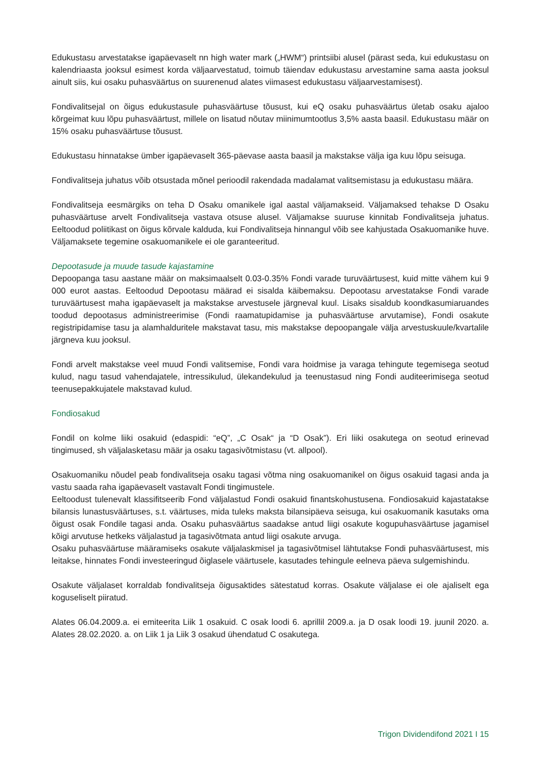Edukustasu arvestatakse igapäevaselt nn high water mark („HWM“) printsiibi alusel (pärast seda, kui edukustasu on kalendriaasta jooksul esimest korda väljaarvestatud, toimub täiendav edukustasu arvestamine sama aasta jooksul ainult siis, kui osaku puhasväärtus on suurenenud alates viimasest edukustasu väljaarvestamisest).
Fondivalitsejal on õigus edukustasule puhasväärtuse tõusust, kui eQ osaku puhasväärtus ületab osaku ajaloo kõrgeimat kuu lõpu puhasväärtust, millele on lisatud nõutav miinimumtootlus 3,5% aasta baasil. Edukustasu määr on 15% osaku puhasväärtuse tõusust.
Edukustasu hinnatakse ümber igapäevaselt 365-päevase aasta baasil ja makstakse välja iga kuu lõpu seisuga.
Fondivalitseja juhatus võib otsustada mõnel perioodil rakendada madalamat valitsemistasu ja edukustasu määra.
Fondivalitseja eesmärgiks on teha D Osaku omanikele igal aastal väljamakseid. Väljamaksed tehakse D Osaku puhasväärtuse arvelt Fondivalitseja vastava otsuse alusel. Väljamakse suuruse kinnitab Fondivalitseja juhatus. Eeltoodud poliitikast on õigus kõrvale kalduda, kui Fondivalitseja hinnangul võib see kahjustada Osakuomanike huve. Väljamaksete tegemine osakuomanikele ei ole garanteeritud.
Depootasude ja muude tasude kajastamine
Depoopanga tasu aastane määr on maksimaalselt 0.03-0.35% Fondi varade turuväärtusest, kuid mitte vähem kui 9 000 eurot aastas. Eeltoodud Depootasu määrad ei sisalda käibemaksu. Depootasu arvestatakse Fondi varade turuväärtusest maha igapäevaselt ja makstakse arvestusele järgneval kuul. Lisaks sisaldub koondkasumiaruandes toodud depootasus administreerimise (Fondi raamatupidamise ja puhasväärtuse arvutamise), Fondi osakute registripidamise tasu ja alamhalduritele makstavat tasu, mis makstakse depoopangale välja arvestuskuule/kvartalile järgneva kuu jooksul.
Fondi arvelt makstakse veel muud Fondi valitsemise, Fondi vara hoidmise ja varaga tehingute tegemisega seotud kulud, nagu tasud vahendajatele, intressikulud, ülekandekulud ja teenustasud ning Fondi auditeerimisega seotud teenusepakkujatele makstavad kulud.
Fondiosakud
Fondil on kolme liiki osakuid (edaspidi: “eQ”, „C Osak“ ja “D Osak”). Eri liiki osakutega on seotud erinevad tingimused, sh väljalasketasu määr ja osaku tagasivõtmistasu (vt. allpool).
Osakuomaniku nõudel peab fondivalitseja osaku tagasi võtma ning osakuomanikel on õigus osakuid tagasi anda ja vastu saada raha igapäevaselt vastavalt Fondi tingimustele.
Eeltoodust tulenevalt klassifitseerib Fond väljalastud Fondi osakuid finantskohustusena. Fondiosakuid kajastatakse bilansis lunastusväärtuses, s.t. väärtuses, mida tuleks maksta bilansipäeva seisuga, kui osakuomanik kasutaks oma õigust osak Fondile tagasi anda. Osaku puhasväärtus saadakse antud liigi osakute kogupuhasväärtuse jagamisel kõigi arvutuse hetkeks väljalastud ja tagasivõtmata antud liigi osakute arvuga.
Osaku puhasväärtuse määramiseks osakute väljalaskmisel ja tagasivõtmisel lähtutakse Fondi puhasväärtusest, mis leitakse, hinnates Fondi investeeringud õiglasele väärtusele, kasutades tehingule eelneva päeva sulgemishindu.
Osakute väljalaset korraldab fondivalitseja õigusaktides sätestatud korras. Osakute väljalase ei ole ajaliselt ega koguseliselt piiratud.
Alates 06.04.2009.a. ei emiteerita Liik 1 osakuid. C osak loodi 6. aprillil 2009.a. ja D osak loodi 19. juunil 2020. a. Alates 28.02.2020. a. on Liik 1 ja Liik 3 osakud ühendatud C osakutega.
Trigon Dividendifond 2021 I 15